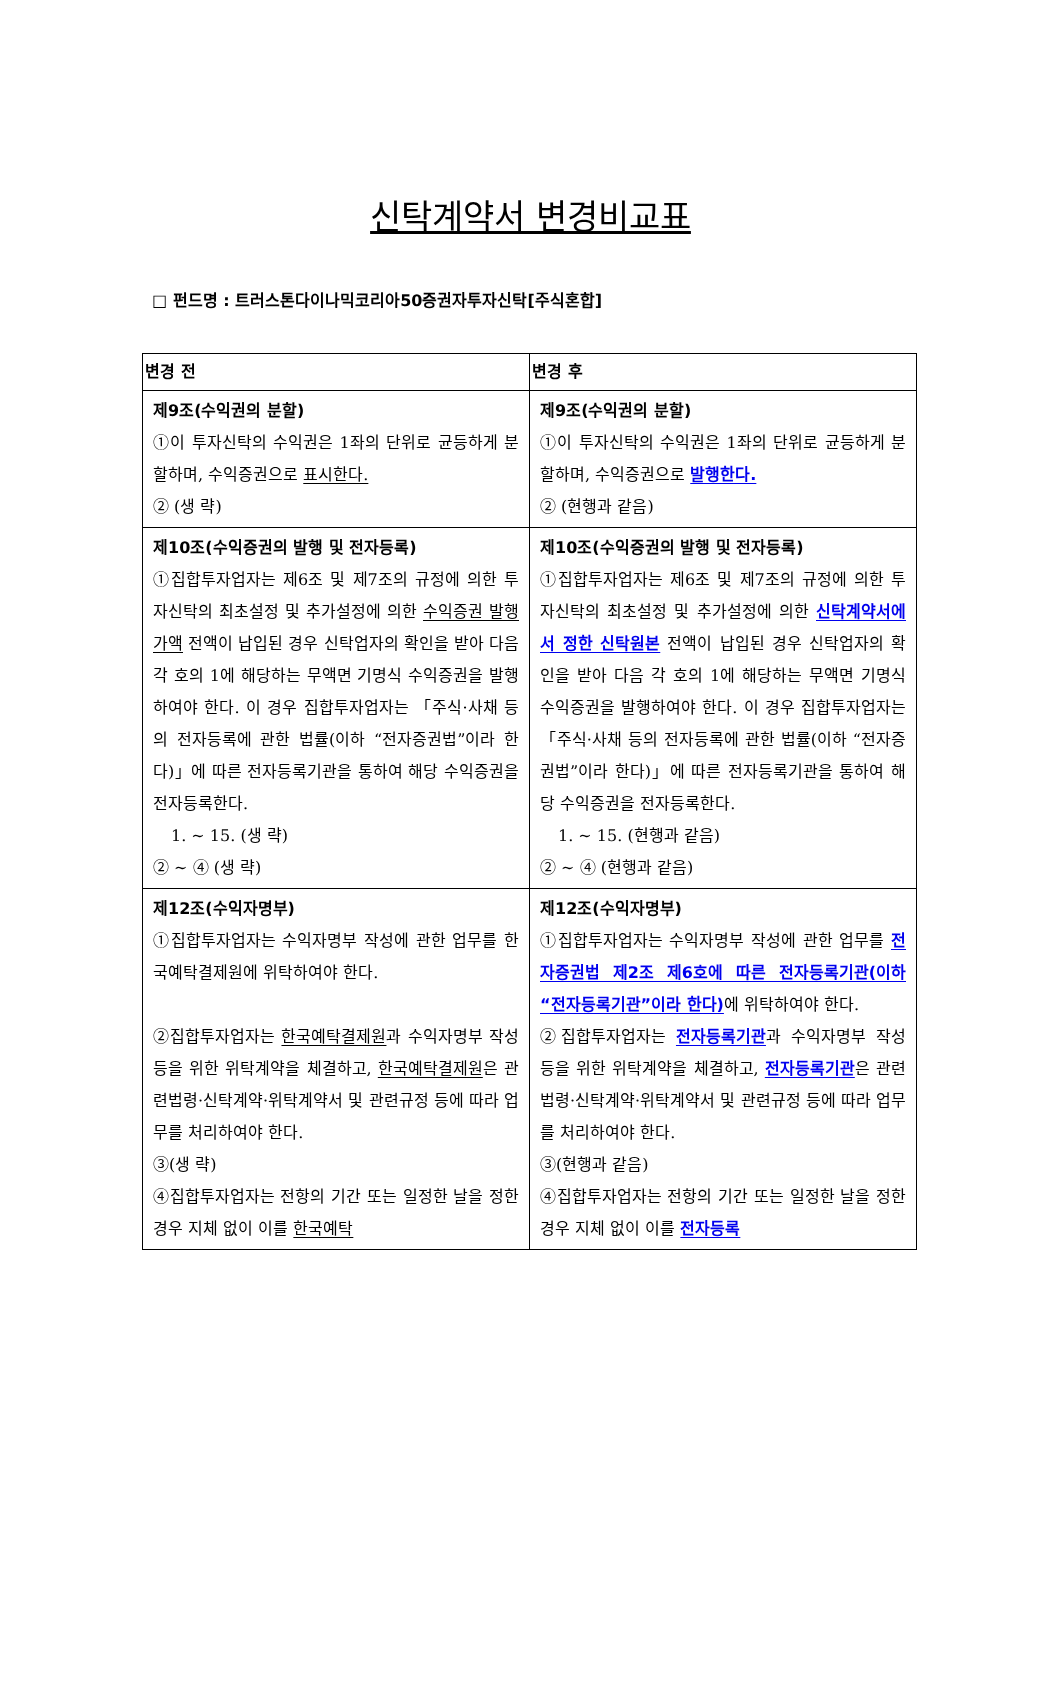신탁계약서 변경비교표
□ 펀드명 : 트러스톤다이나믹코리아50증권자투자신탁[주식혼합]
| 변경 전 | 변경 후 |
| --- | --- |
| 제9조(수익권의 분할) ①이 투자신탁의 수익권은 1좌의 단위로 균등하게 분할하며, 수익증권으로 표시한다. ② (생 략) | 제9조(수익권의 분할) ①이 투자신탁의 수익권은 1좌의 단위로 균등하게 분할하며, 수익증권으로 발행한다. ② (현행과 같음) |
| 제10조(수익증권의 발행 및 전자등록) ①집합투자업자는 제6조 및 제7조의 규정에 의한 투자신탁의 최초설정 및 추가설정에 의한 수익증권 발행가액 전액이 납입된 경우 신탁업자의 확인을 받아 다음 각 호의 1에 해당하는 무액면 기명식 수익증권을 발행하여야 한다. 이 경우 집합투자업자는 「주식·사채 등의 전자등록에 관한 법률(이하 “전자증권법”이라 한다)」에 따른 전자등록기관을 통하여 해당 수익증권을 전자등록한다. 1. ~ 15. (생 략) ② ~ ④ (생 략) | 제10조(수익증권의 발행 및 전자등록) ①집합투자업자는 제6조 및 제7조의 규정에 의한 투자신탁의 최초설정 및 추가설정에 의한 신탁계약서에서 정한 신탁원본 전액이 납입된 경우 신탁업자의 확인을 받아 다음 각 호의 1에 해당하는 무액면 기명식 수익증권을 발행하여야 한다. 이 경우 집합투자업자는 「주식·사채 등의 전자등록에 관한 법률(이하 “전자증권법”이라 한다)」에 따른 전자등록기관을 통하여 해당 수익증권을 전자등록한다. 1. ~ 15. (현행과 같음) ② ~ ④ (현행과 같음) |
| 제12조(수익자명부) ①집합투자업자는 수익자명부 작성에 관한 업무를 한국예탁결제원에 위탁하여야 한다. ②집합투자업자는 한국예탁결제원 과 수익자명부 작성 등을 위한 위탁계약을 체결하고, 한국예탁결제원 은 관련법령·신탁계약·위탁계약서 및 관련규정 등에 따라 업무를 처리하여야 한다. ③(생 략) ④집합투자업자는 전항의 기간 또는 일정한 날을 정한 경우 지체 없이 이를 한국예탁 | 제12조(수익자명부) ①집합투자업자는 수익자명부 작성에 관한 업무를 전자증권법 제2조 제6호에 따른 전자등록기관(이하 “전자등록기관”이라 한다) 에 위탁하여야 한다. ②집합투자업자는 전자등록기관 과 수익자명부 작성 등을 위한 위탁계약을 체결하고, 전자등록기관 은 관련법령·신탁계약·위탁계약서 및 관련규정 등에 따라 업무를 처리하여야 한다. ③(현행과 같음) ④집합투자업자는 전항의 기간 또는 일정한 날을 정한 경우 지체 없이 이를 전자등록 |